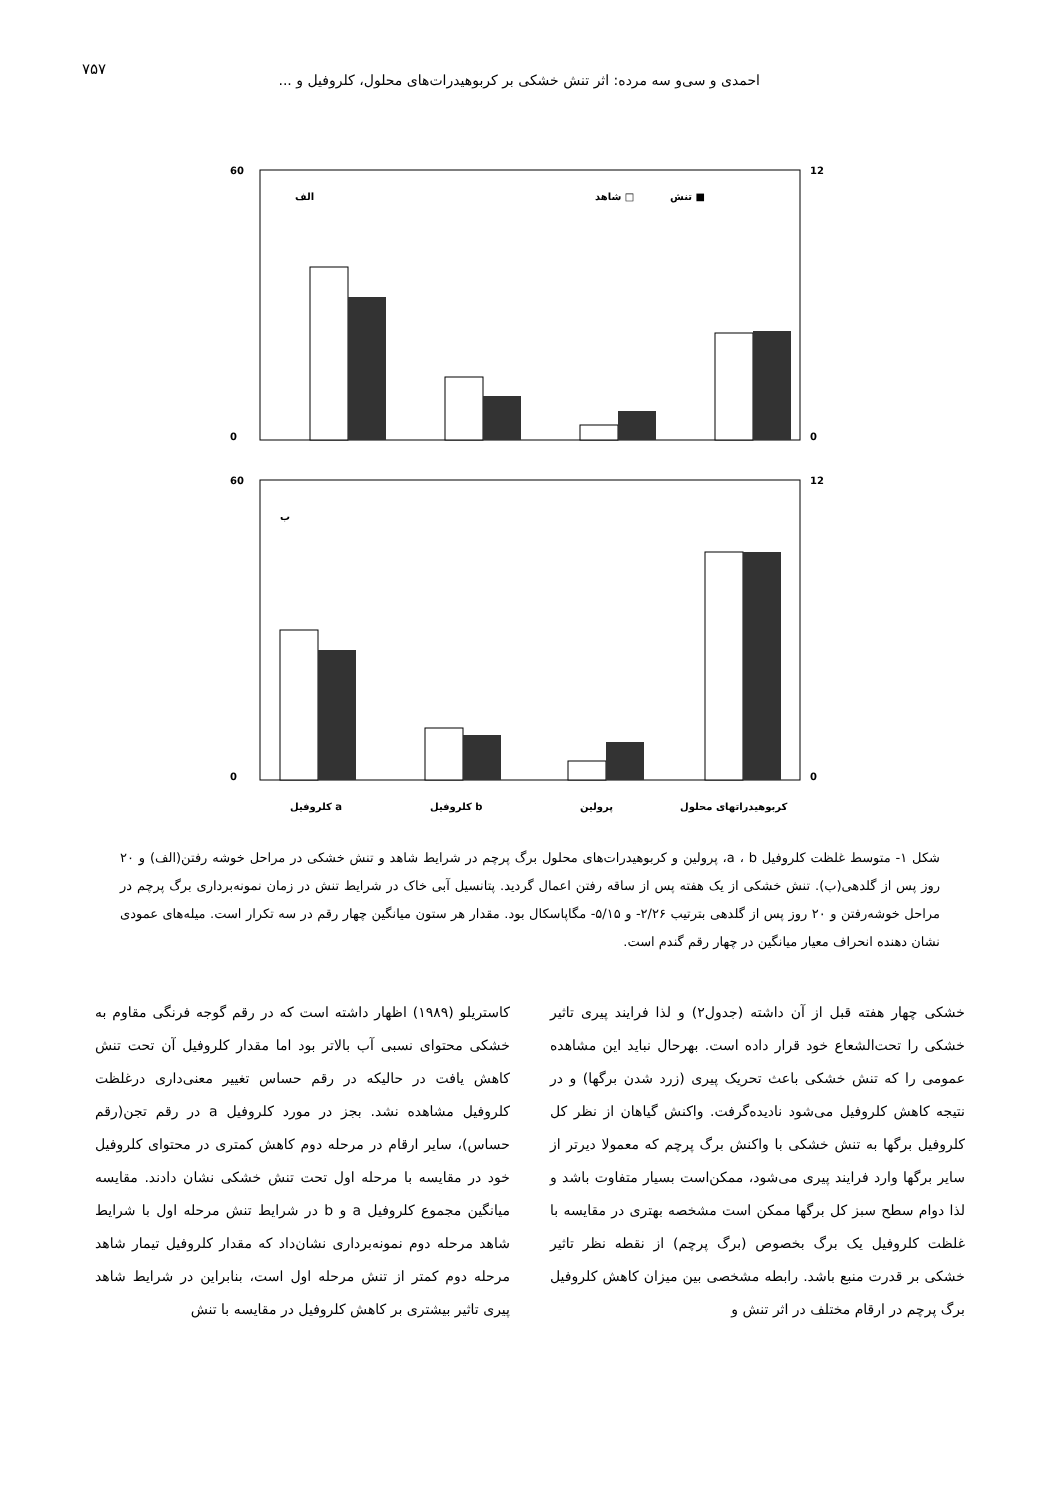۷۵۷
احمدی و سی‌و سه مرده: اثر تنش خشکی بر کربوهیدرات‌های محلول، کلروفیل و ...
60
0
12
0
الف
تنش ■
شاهد □
60
0
12
0
ب
کلروفیل a
کلروفیل b
پرولین
کربوهیدراتهای محلول
غلظت کلروفیل b ، a و پرولین (میلی گرم بر گرم وزن تر برگ) غلظت کربوهیدراتهای محلول (درصد از وزن خشک برگ)
شکل ۱- متوسط غلظت کلروفیل a ، b، پرولین و کربوهیدرات‌های محلول برگ پرچم در شرایط شاهد و تنش خشکی در مراحل خوشه رفتن(الف) و ۲۰ روز پس از گلدهی(ب). تنش خشکی از یک هفته پس از ساقه رفتن اعمال گردید. پتانسیل آبی خاک در شرایط تنش در زمان نمونه‌برداری برگ پرچم در مراحل خوشه‌رفتن و ۲۰ روز پس از گلدهی بترتیب ۲/۲۶- و ۵/۱۵- مگاپاسکال بود. مقدار هر ستون میانگین چهار رقم در سه تکرار است. میله‌های عمودی نشان دهنده انحراف معیار میانگین در چهار رقم گندم است.
کاستریلو (۱۹۸۹) اظهار داشته است که در رقم گوجه فرنگی مقاوم به خشکی محتوای نسبی آب بالاتر بود اما مقدار کلروفیل آن تحت تنش کاهش یافت در حالیکه در رقم حساس تغییر معنی‌داری درغلظت کلروفیل مشاهده نشد. بجز در مورد کلروفیل a در رقم تجن(رقم حساس)، سایر ارقام در مرحله دوم کاهش کمتری در محتوای کلروفیل خود در مقایسه با مرحله اول تحت تنش خشکی نشان دادند. مقایسه میانگین مجموع کلروفیل a و b در شرایط تنش مرحله اول با شرایط شاهد مرحله دوم نمونه‌برداری نشان‌داد که مقدار کلروفیل تیمار شاهد مرحله دوم کمتر از تنش مرحله اول است، بنابراین در شرایط شاهد پیری تاثیر بیشتری بر کاهش کلروفیل در مقایسه با تنش
خشکی چهار هفته قبل از آن داشته (جدول۲) و لذا فرایند پیری تاثیر خشکی را تحت‌الشعاع خود قرار داده است. بهرحال نباید این مشاهده عمومی را که تنش خشکی باعث تحریک پیری (زرد شدن برگها) و در نتیجه کاهش کلروفیل می‌شود نادیده‌گرفت. واکنش گیاهان از نظر کل کلروفیل برگها به تنش خشکی با واکنش برگ پرچم که معمولا دیرتر از سایر برگها وارد فرایند پیری می‌شود، ممکن‌است بسیار متفاوت باشد و لذا دوام سطح سبز کل برگها ممکن است مشخصه بهتری در مقایسه با غلظت کلروفیل یک برگ بخصوص (برگ پرچم) از نقطه نظر تاثیر خشکی بر قدرت منبع باشد. رابطه مشخصی بین میزان کاهش کلروفیل برگ پرچم در ارقام مختلف در اثر تنش و